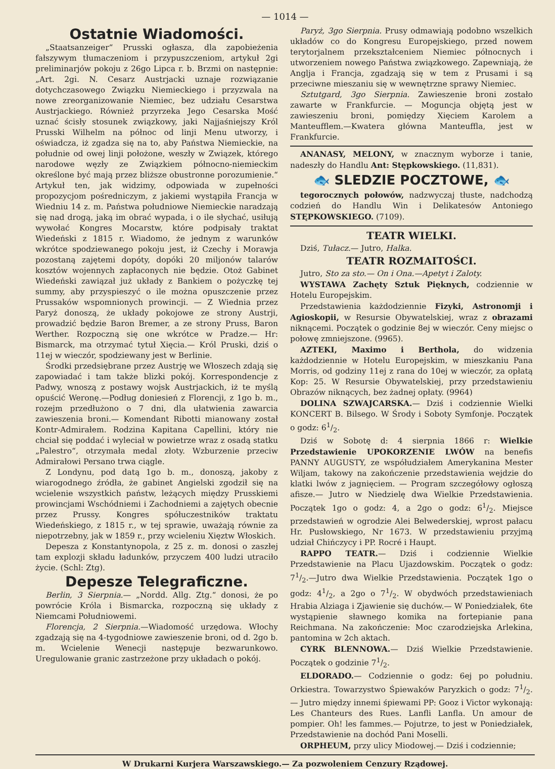— 1014 —
Ostatnie Wiadomości.
„Staatsanzeiger“ Prusski ogłasza, dla zapobieżenia fałszywym tłumaczeniom i przypuszczeniom, artykuł 2gi preliminarjów pokoju z 26go Lipca r. b. Brzmi on następnie: „Art. 2gi. N. Cesarz Austrjacki uznaje rozwiązanie dotychczasowego Związku Niemieckiego i przyzwala na nowe zreorganizowanie Niemiec, bez udziału Cesarstwa Austrjackiego. Również przyrzeka Jego Cesarska Mość uznać ścisły stosunek związkowy, jaki Najjaśniejszy Król Prusski Wilhelm na północ od linji Menu utworzy, i oświadcza, iż zgadza się na to, aby Państwa Niemieckie, na południe od owej linji położone, weszły w Związek, którego narodowe węzły ze Związkiem północno-niemieckim określone być mają przez bliższe obustronne porozumienie.“ Artykuł ten, jak widzimy, odpowiada w zupełności propozycjom pośredniczym, z jakiemi wystąpiła Francja w Wiedniu 14 z. m. Państwa południowe Niemieckie naradzają się nad drogą, jaką im obrać wypada, i o ile słychać, usiłują wywołać Kongres Mocarstw, które podpisały traktat Wiedeński z 1815 r. Wiadomo, że jednym z warunków wkrótce spodziewanego pokoju jest, iż Czechy i Morawja pozostaną zajętemi dopóty, dopóki 20 miljonów talarów kosztów wojennych zapłaconych nie będzie. Otoż Gabinet Wiedeński zawiązał już układy z Bankiem o pożyczkę tej summy, aby przyspieszyć o ile można opuszczenie przez Prussaków wspomnionych prowincji. — Z Wiednia przez Paryż donoszą, że układy pokojowe ze strony Austrji, prowadzić będzie Baron Bremer, a ze strony Pruss, Baron Werther. Rozpoczną się one wkrótce w Pradze.— Hr: Bismarck, ma otrzymać tytuł Xięcia.— Król Pruski, dziś o 11ej w wieczór, spodziewany jest w Berlinie.
Środki przedsiębrane przez Austrję we Włoszech zdają się zapowiadać i tam także blizki pokój. Korrespondencje z Padwy, wnoszą z postawy wojsk Austrjackich, iż te myślą opuścić Weronę.—Podług doniesień z Florencji, z 1go b. m., rozejm przedłużono o 7 dni, dla ułatwienia zawarcia zawieszenia broni.— Komendant Ribotti mianowany został Kontr-Admirałem. Rodzina Kapitana Capellini, który nie chciał się poddać i wyleciał w powietrze wraz z osadą statku „Palestro“, otrzymała medal złoty. Wzburzenie przeciw Admirałowi Persano trwa ciągle.
Z Londynu, pod datą 1go b. m., donoszą, jakoby z wiarogodnego źródła, że gabinet Angielski zgodził się na wcielenie wszystkich państw, leżących między Prusskiemi prowincjami Wschódniemi i Zachodniemi a zajętych obecnie przez Prussy. Kongres spółuczestników traktatu Wiedeńskiego, z 1815 r., w tej sprawie, uważają równie za niepotrzebny, jak w 1859 r., przy wcieleniu Xięztw Włoskich.
Depesza z Konstantynopola, z 25 z. m. donosi o zaszłej tam explozji składu ładunków, przyczem 400 ludzi utraciło życie. (Schl: Ztg).
Depesze Telegraficzne.
Berlin, 3 Sierpnia.— „Nordd. Allg. Ztg.“ donosi, że po powrócie Króla i Bismarcka, rozpoczną się układy z Niemcami Południowemi.
Florencja, 2 Sierpnia.—Wiadomość urzędowa. Włochy zgadzają się na 4-tygodniowe zawieszenie broni, od d. 2go b. m. Wcielenie Wenecji następuje bezwarunkowo. Uregulowanie granic zastrzeżone przy układach o pokój.
Paryż, 3go Sierpnia. Prusy odmawiają podobno wszelkich układów co do Kongresu Europejskiego, przed nowem terytorjalnem przekształceniem Niemiec północnych i utworzeniem nowego Państwa związkowego. Zapewniają, że Anglja i Francja, zgadzają się w tem z Prusami i są przeciwne mieszaniu się w wewnętrzne sprawy Niemiec.
Sztutgard, 3go Sierpnia. Zawieszenie broni zostało zawarte w Frankfurcie. — Moguncja objętą jest w zawieszeniu broni, pomiędzy Xięciem Karolem a Manteufflem.—Kwatera główna Manteuffla, jest w Frankfurcie.
ANANASY, MELONY, w znacznym wyborze i tanie, nadeszły do Handlu Ant: Stępkowskiego. (11,831).
🐟 SLEDZIE POCZTOWE, 🐟
tegorocznych połowów, nadzwyczaj tłuste, nadchodzą codzień do Handlu Win i Delikatesów Antoniego STĘPKOWSKIEGO. (7109).
TEATR WIELKI.
Dziś, Tułacz.— Jutro, Halka.
TEATR ROZMAITOŚCI.
Jutro, Sto za sto.— On i Ona.—Apetyt i Zaloty.
WYSTAWA Zachęty Sztuk Pięknych, codziennie w Hotelu Europejskim.
Przedstawienia każdodziennie Fizyki, Astronomji i Agioskopii, w Resursie Obywatelskiej, wraz z obrazami niknącemi. Początek o godzinie 8ej w wieczór. Ceny miejsc o połowę zmniejszone. (9965).
AZTEKI, Maximo i Berthola, do widzenia każdodziennie w Hotelu Europejskim, w mieszkaniu Pana Morris, od godziny 11ej z rana do 10ej w wieczór, za opłatą Kop: 25. W Resursie Obywatelskiej, przy przedstawieniu Obrazów niknących, bez żadnej opłaty. (9964)
DOLINA SZWAJCARSKA.— Dziś i codziennie Wielki KONCERT B. Bilsego. W Środy i Soboty Symfonje. Początek o godz: 61/2.
Dziś w Sobotę d: 4 sierpnia 1866 r: Wielkie Przedstawienie UPOKORZENIE LWÓW na benefis PANNY AUGUSTY, ze współudziałem Amerykanina Mester Wiljam, takowy na zakończenie przedstawienia wejdzie do klatki lwów z jagnięciem. — Program szczegółowy ogłoszą afisze.— Jutro w Niedzielę dwa Wielkie Przedstawienia. Początek 1go o godz: 4, a 2go o godz: 61/2. Miejsce przedstawień w ogrodzie Alei Belwederskiej, wprost pałacu Hr. Pusłowskiego, Nr 1673. W przedstawieniu przyjmą udział Chińczycy i PP. Rocré i Haupt.
RAPPO TEATR.— Dziś i codziennie Wielkie Przedstawienie na Placu Ujazdowskim. Początek o godz: 71/2.—Jutro dwa Wielkie Przedstawienia. Początek 1go o godz: 41/2, a 2go o 71/2. W obydwóch przedstawieniach Hrabia Alziaga i Zjawienie się duchów.— W Poniedziałek, 6te wystąpienie sławnego komika na fortepianie pana Reichmana. Na zakończenie: Moc czarodziejska Arlekina, pantomina w 2ch aktach.
CYRK BLENNOWA.— Dziś Wielkie Przedstawienie. Początek o godzinie 71/2.
ELDORADO.— Codziennie o godz: 6ej po południu. Orkiestra. Towarzystwo Śpiewaków Paryzkich o godz: 71/2.— Jutro między innemi śpiewami PP: Gooz i Victor wykonają: Les Chanteurs des Rues. Lanfli Lanfla. Un amour de pompier. Oh! les fammes.— Pojutrze, to jest w Poniedziałek, Przedstawienie na dochód Pani Moselli.
ORPHEUM, przy ulicy Miodowej.— Dziś i codziennie;
W Drukarni Kurjera Warszawskiego.— Za pozwoleniem Cenzury Rządowej.